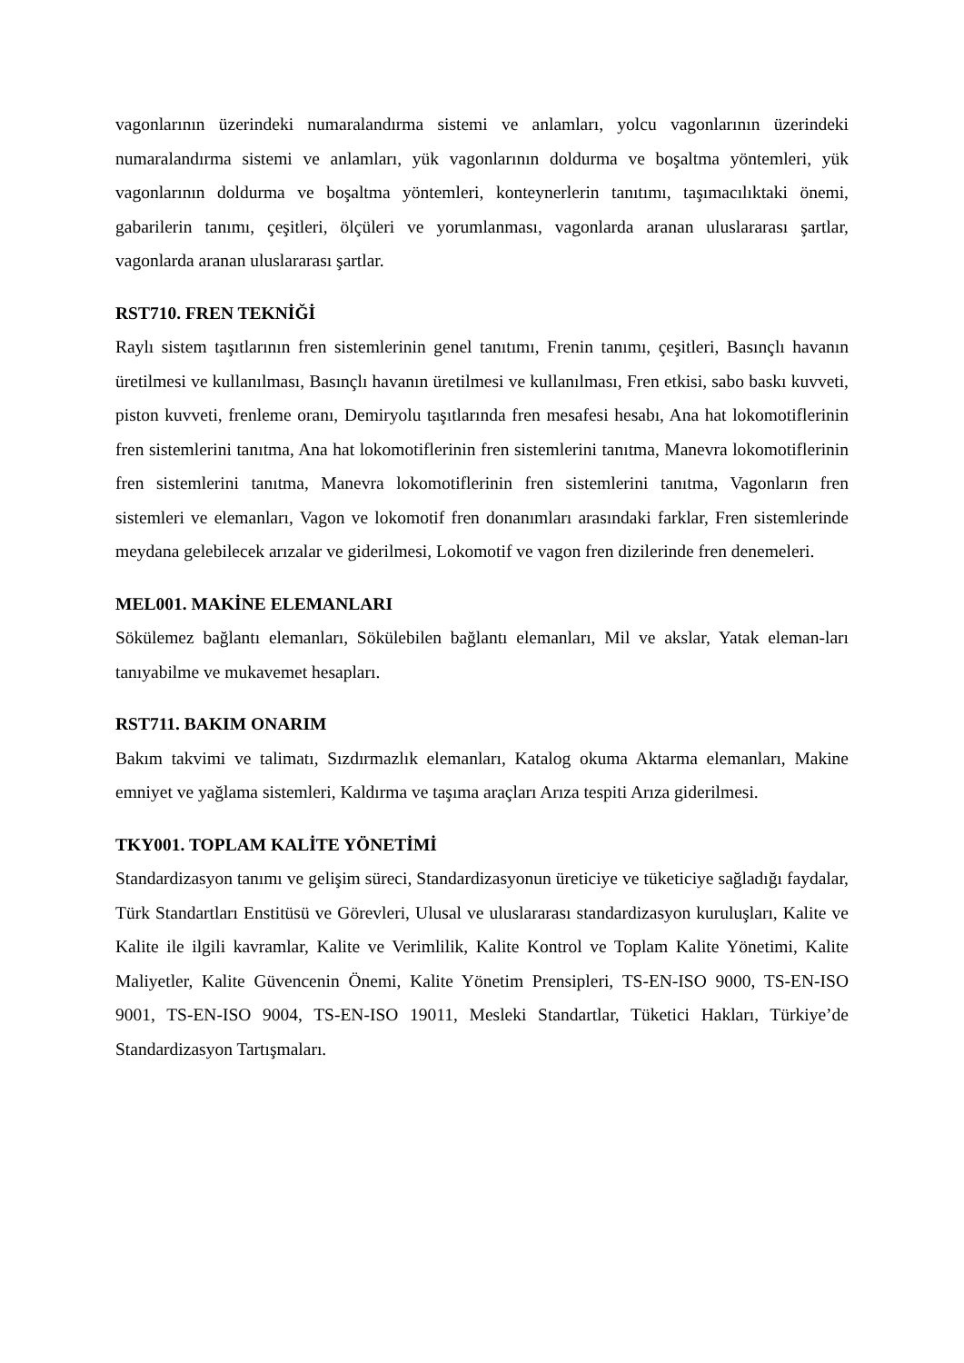vagonlarının üzerindeki numaralandırma sistemi ve anlamları, yolcu vagonlarının üzerindeki numaralandırma sistemi ve anlamları, yük vagonlarının doldurma ve boşaltma yöntemleri, yük vagonlarının doldurma ve boşaltma yöntemleri, konteynerlerin tanıtımı, taşımacılıktaki önemi, gabarilerin tanımı, çeşitleri, ölçüleri ve yorumlanması, vagonlarda aranan uluslararası şartlar, vagonlarda aranan uluslararası şartlar.
RST710. FREN TEKNİĞİ
Raylı sistem taşıtlarının fren sistemlerinin genel tanıtımı, Frenin tanımı, çeşitleri, Basınçlı havanın üretilmesi ve kullanılması, Basınçlı havanın üretilmesi ve kullanılması, Fren etkisi, sabo baskı kuvveti, piston kuvveti, frenleme oranı, Demiryolu taşıtlarında fren mesafesi hesabı, Ana hat lokomotiflerinin fren sistemlerini tanıtma, Ana hat lokomotiflerinin fren sistemlerini tanıtma, Manevra lokomotiflerinin fren sistemlerini tanıtma, Manevra lokomotiflerinin fren sistemlerini tanıtma, Vagonların fren sistemleri ve elemanları, Vagon ve lokomotif fren donanımları arasındaki farklar, Fren sistemlerinde meydana gelebilecek arızalar ve giderilmesi, Lokomotif ve vagon fren dizilerinde fren denemeleri.
MEL001. MAKİNE ELEMANLARI
Sökülemez bağlantı elemanları, Sökülebilen bağlantı elemanları, Mil ve akslar, Yatak eleman-ları tanıyabilme ve mukavemet hesapları.
RST711. BAKIM ONARIM
Bakım takvimi ve talimatı, Sızdırmazlık elemanları, Katalog okuma Aktarma elemanları, Makine emniyet ve yağlama sistemleri, Kaldırma ve taşıma araçları Arıza tespiti Arıza giderilmesi.
TKY001. TOPLAM KALİTE YÖNETİMİ
Standardizasyon tanımı ve gelişim süreci, Standardizasyonun üreticiye ve tüketiciye sağladığı faydalar, Türk Standartları Enstitüsü ve Görevleri, Ulusal ve uluslararası standardizasyon kuruluşları, Kalite ve Kalite ile ilgili kavramlar, Kalite ve Verimlilik, Kalite Kontrol ve Toplam Kalite Yönetimi, Kalite Maliyetler, Kalite Güvencenin Önemi, Kalite Yönetim Prensipleri, TS-EN-ISO 9000, TS-EN-ISO 9001, TS-EN-ISO 9004, TS-EN-ISO 19011, Mesleki Standartlar, Tüketici Hakları, Türkiye’de Standardizasyon Tartışmaları.